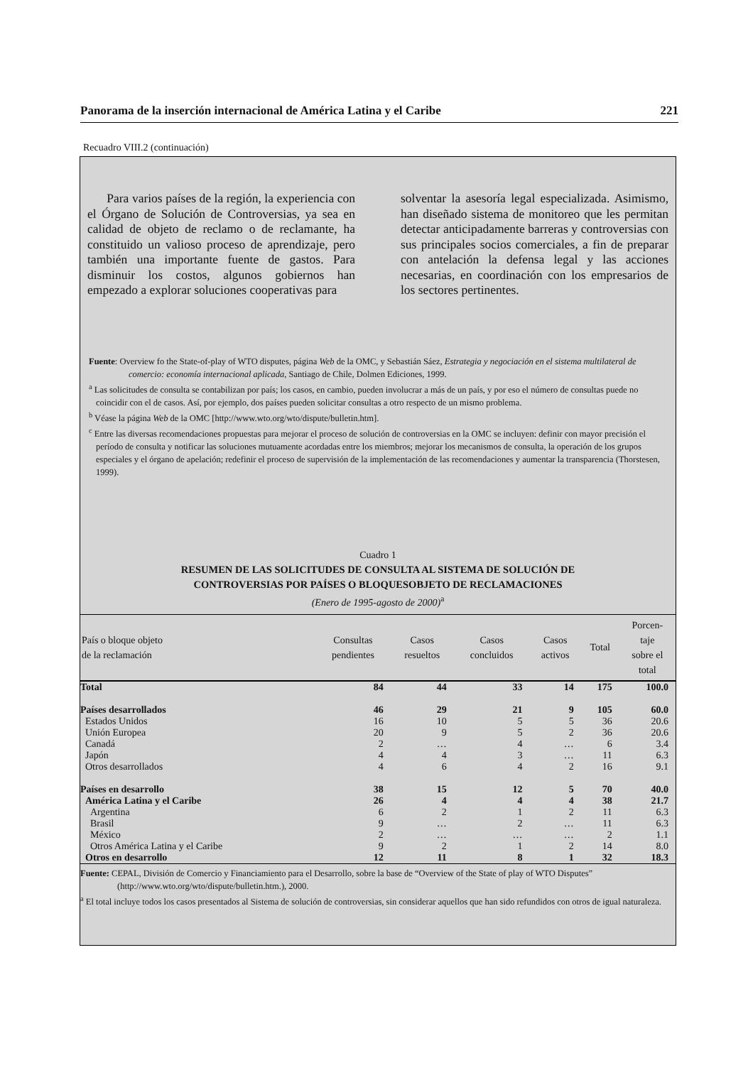Panorama de la inserción internacional de América Latina y el Caribe 221
Recuadro VIII.2 (continuación)
Para varios países de la región, la experiencia con el Órgano de Solución de Controversias, ya sea en calidad de objeto de reclamo o de reclamante, ha constituido un valioso proceso de aprendizaje, pero también una importante fuente de gastos. Para disminuir los costos, algunos gobiernos han empezado a explorar soluciones cooperativas para
solventar la asesoría legal especializada. Asimismo, han diseñado sistema de monitoreo que les permitan detectar anticipadamente barreras y controversias con sus principales socios comerciales, a fin de preparar con antelación la defensa legal y las acciones necesarias, en coordinación con los empresarios de los sectores pertinentes.
Fuente: Overview fo the State-of-play of WTO disputes, página Web de la OMC, y Sebastián Sáez, Estrategia y negociación en el sistema multilateral de comercio: economía internacional aplicada, Santiago de Chile, Dolmen Ediciones, 1999.
<sup>a</sup> Las solicitudes de consulta se contabilizan por país; los casos, en cambio, pueden involucrar a más de un país, y por eso el número de consultas puede no coincidir con el de casos. Así, por ejemplo, dos países pueden solicitar consultas a otro respecto de un mismo problema.
<sup>b</sup> Véase la página Web de la OMC [http://www.wto.org/wto/dispute/bulletin.htm].
<sup>c</sup> Entre las diversas recomendaciones propuestas para mejorar el proceso de solución de controversias en la OMC se incluyen: definir con mayor precisión el período de consulta y notificar las soluciones mutuamente acordadas entre los miembros; mejorar los mecanismos de consulta, la operación de los grupos especiales y el órgano de apelación; redefinir el proceso de supervisión de la implementación de las recomendaciones y aumentar la transparencia (Thorstesen, 1999).
Cuadro 1
RESUMEN DE LAS SOLICITUDES DE CONSULTA AL SISTEMA DE SOLUCIÓN DE
CONTROVERSIAS POR PAÍSES O BLOQUESOBJETO DE RECLAMACIONES
(Enero de 1995-agosto de 2000)<sup>a</sup>
| País o bloque objeto de la reclamación | Consultas pendientes | Casos resueltos | Casos concluidos | Casos activos | Total | Porcen- taje sobre el total |
| --- | --- | --- | --- | --- | --- | --- |
| Total | 84 | 44 | 33 | 14 | 175 | 100.0 |
| Países desarrollados | 46 | 29 | 21 | 9 | 105 | 60.0 |
| Estados Unidos | 16 | 10 | 5 | 5 | 36 | 20.6 |
| Unión Europea | 20 | 9 | 5 | 2 | 36 | 20.6 |
| Canadá | 2 | … | 4 | … | 6 | 3.4 |
| Japón | 4 | 4 | 3 | … | 11 | 6.3 |
| Otros desarrollados | 4 | 6 | 4 | 2 | 16 | 9.1 |
| Países en desarrollo | 38 | 15 | 12 | 5 | 70 | 40.0 |
| América Latina y el Caribe | 26 | 4 | 4 | 4 | 38 | 21.7 |
| Argentina | 6 | 2 | 1 | 2 | 11 | 6.3 |
| Brasil | 9 | … | 2 | … | 11 | 6.3 |
| México | 2 | … | … | … | 2 | 1.1 |
| Otros América Latina y el Caribe | 9 | 2 | 1 | 2 | 14 | 8.0 |
| Otros en desarrollo | 12 | 11 | 8 | 1 | 32 | 18.3 |
Fuente: CEPAL, División de Comercio y Financiamiento para el Desarrollo, sobre la base de “Overview of the State of play of WTO Disputes” (http://www.wto.org/wto/dispute/bulletin.htm.), 2000.
<sup>a</sup> El total incluye todos los casos presentados al Sistema de solución de controversias, sin considerar aquellos que han sido refundidos con otros de igual naturaleza.